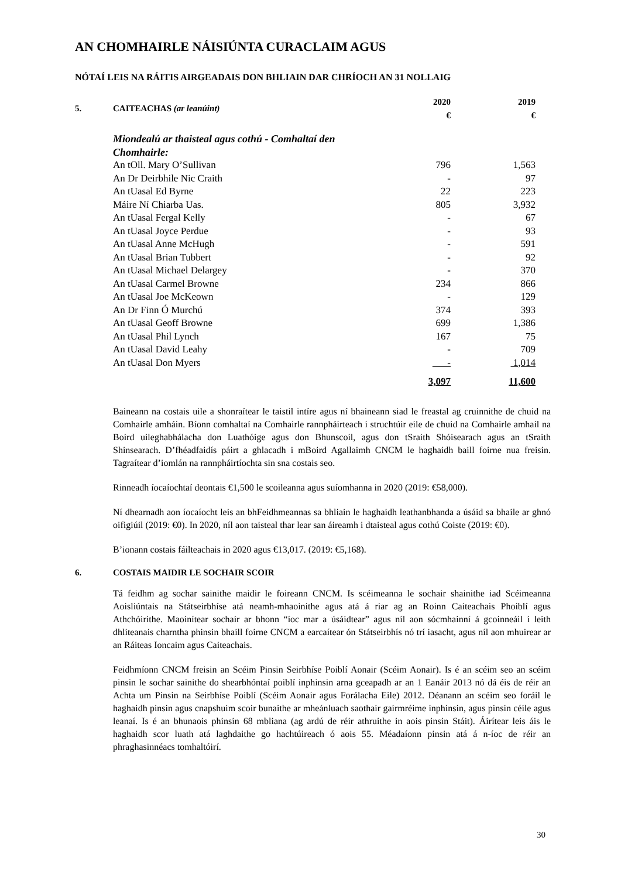AN CHOMHAIRLE NÁISIÚNTA CURACLAIM AGUS
NÓTAÍ LEIS NA RÁITIS AIRGEADAIS DON BHLIAIN DAR CHRÍOCH AN 31 NOLLAIG
| 5. | CAITEACHAS (ar leanúint) | 2020 € | 2019 € |
| Miondealú ar thaisteal agus cothú - Comhaltaí den Chomhairle: | | |
| An tOll. Mary O’Sullivan | 796 | 1,563 |
| An Dr Deirbhile Nic Craith | - | 97 |
| An tUasal Ed Byrne | 22 | 223 |
| Máire Ní Chiarba Uas. | 805 | 3,932 |
| An tUasal Fergal Kelly | - | 67 |
| An tUasal Joyce Perdue | - | 93 |
| An tUasal Anne McHugh | - | 591 |
| An tUasal Brian Tubbert | - | 92 |
| An tUasal Michael Delargey | - | 370 |
| An tUasal Carmel Browne | 234 | 866 |
| An tUasal Joe McKeown | - | 129 |
| An Dr Finn Ó Murchú | 374 | 393 |
| An tUasal Geoff Browne | 699 | 1,386 |
| An tUasal Phil Lynch | 167 | 75 |
| An tUasal David Leahy | - | 709 |
| An tUasal Don Myers | - | 1,014 |
| | 3,097 | 11,600 |
Baineann na costais uile a shonraítear le taistil intíre agus ní bhaineann siad le freastal ag cruinnithe de chuid na Comhairle amháin. Bíonn comhaltaí na Comhairle rannpháirteach i struchtúir eile de chuid na Comhairle amhail na Boird uileghabhálacha don Luathóige agus don Bhunscoil, agus don tSraith Shóisearach agus an tSraith Shinsearach. D’fhéadfaidís páirt a ghlacadh i mBoird Agallaimh CNCM le haghaidh baill foirne nua freisin. Tagraítear d’iomlán na rannpháirtíochta sin sna costais seo.
Rinneadh íocaíochtaí deontais €1,500 le scoileanna agus suíomhanna in 2020 (2019: €58,000).
Ní dhearnadh aon íocaíocht leis an bhFeidhmeannas sa bhliain le haghaidh leathanbhanda a úsáid sa bhaile ar ghnó oifigiúil (2019: €0). In 2020, níl aon taisteal thar lear san áireamh i dtaisteal agus cothú Coiste (2019: €0).
B’ionann costais fáilteachais in 2020 agus €13,017. (2019: €5,168).
6. COSTAIS MAIDIR LE SOCHAIR SCOIR
Tá feidhm ag sochar sainithe maidir le foireann CNCM. Is scéimeanna le sochair shainithe iad Scéimeanna Aoisliúntais na Státseirbhíse atá neamh-mhaoinithe agus atá á riar ag an Roinn Caiteachais Phoiblí agus Athchóirithe. Maoinítear sochair ar bhonn “íoc mar a úsáidtear” agus níl aon sócmhainní á gcoinneáil i leith dhliteanais charntha phinsin bhaill foirne CNCM a earcaítear ón Státseirbhís nó trí iasacht, agus níl aon mhuirear ar an Ráiteas Ioncaim agus Caiteachais.
Feidhmíonn CNCM freisin an Scéim Pinsin Seirbhíse Poiblí Aonair (Scéim Aonair). Is é an scéim seo an scéim pinsin le sochar sainithe do shearbhóntaí poiblí inphinsin arna gceapadh ar an 1 Eanáir 2013 nó dá éis de réir an Achta um Pinsin na Seirbhíse Poiblí (Scéim Aonair agus Forálacha Eile) 2012. Déanann an scéim seo foráil le haghaidh pinsin agus cnapshuim scoir bunaithe ar mheánluach saothair gairmréime inphinsin, agus pinsin céile agus leanaí. Is é an bhunaois phinsin 68 mbliana (ag ardú de réir athruithe in aois pinsin Stáit). Áirítear leis áis le haghaidh scor luath atá laghdaithe go hachtúireach ó aois 55. Méadaíonn pinsin atá á n-íoc de réir an phraghasinnéacs tomhaltóirí.
30